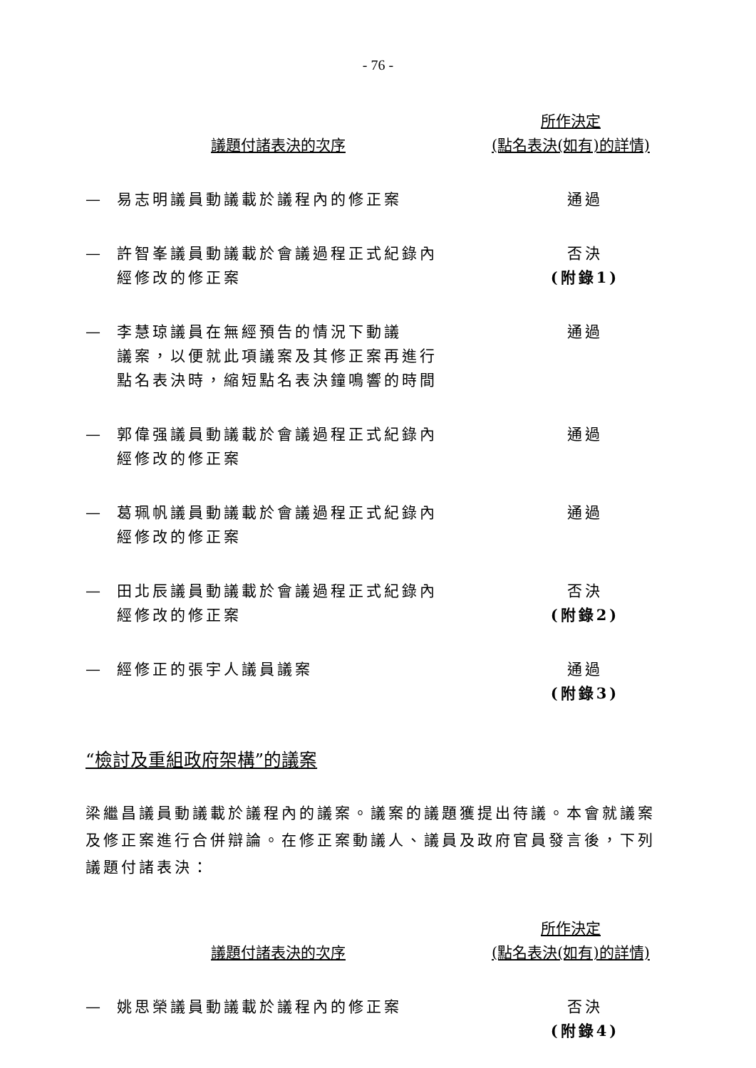- 76 -
議題付諸表決的次序
所作決定
(點名表決(如有)的詳情)
— 易志明議員動議載於議程內的修正案 通過
— 許智峯議員動議載於會議過程正式紀錄內
經修改的修正案
否決
(附錄1)
— 李慧琼議員在無經預告的情況下動議
議案，以便就此項議案及其修正案再進行
點名表決時，縮短點名表決鐘鳴響的時間
通過
— 郭偉强議員動議載於會議過程正式紀錄內
經修改的修正案
通過
— 葛珮帆議員動議載於會議過程正式紀錄內
經修改的修正案
通過
— 田北辰議員動議載於會議過程正式紀錄內
經修改的修正案
否決
(附錄2)
— 經修正的張宇人議員議案 通過
(附錄3)
“檢討及重組政府架構”的議案
梁繼昌議員動議載於議程內的議案。議案的議題獲提出待議。本會就議案及修正案進行合併辯論。在修正案動議人、議員及政府官員發言後，下列議題付諸表決：
議題付諸表決的次序
所作決定
(點名表決(如有)的詳情)
— 姚思榮議員動議載於議程內的修正案 否決
(附錄4)